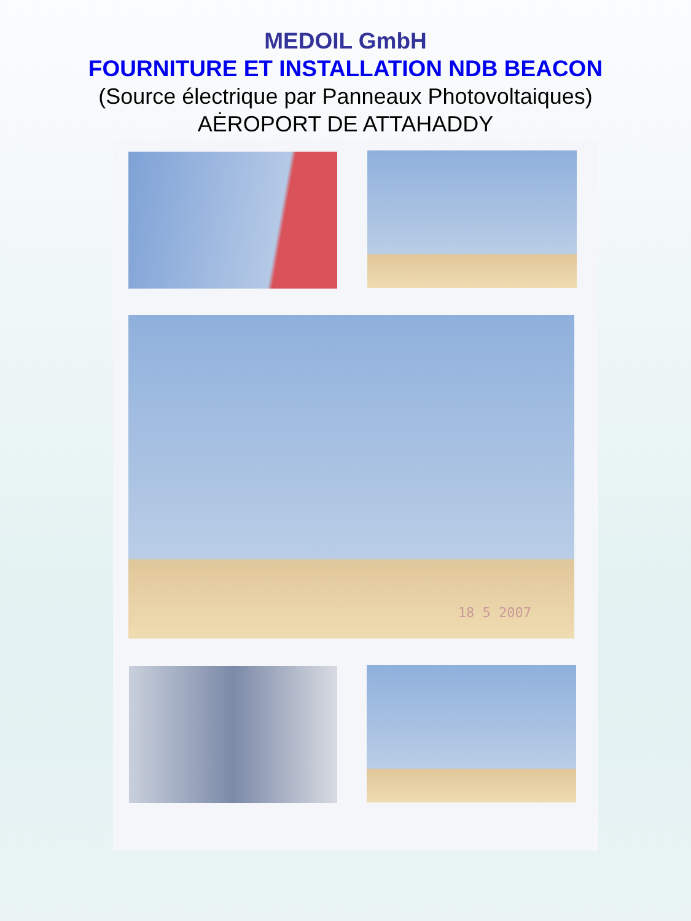MEDOIL GmbH
FOURNITURE ET INSTALLATION NDB BEACON
(Source électrique par Panneaux Photovoltaiques)
AĖROPORT DE ATTAHADDY
18 5 2007